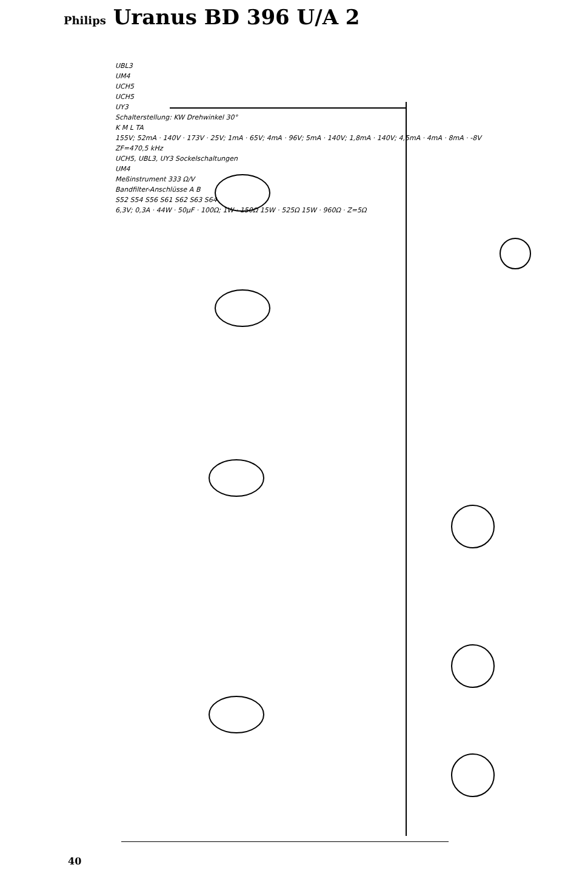Philips Uranus BD 396 U/A 2
UBL3
UM4
UCH5
UCH5
UY3
Schalterstellung: KW Drehwinkel 30°
K M L TA
155V; 52mA · 140V · 173V · 25V; 1mA · 65V; 4mA · 96V; 5mA · 140V; 1,8mA · 140V; 4,5mA · 4mA · 8mA · -8V
ZF=470,5 kHz
UCH5, UBL3, UY3 Sockelschaltungen
UM4
Meßinstrument 333 Ω/V
Bandfilter-Anschlüsse A B
S52 S54 S56 S61 S62 S63 S64
6,3V; 0,3A · 44W · 50μF · 100Ω; 1W · 150Ω 15W · 525Ω 15W · 960Ω · Z=5Ω
40